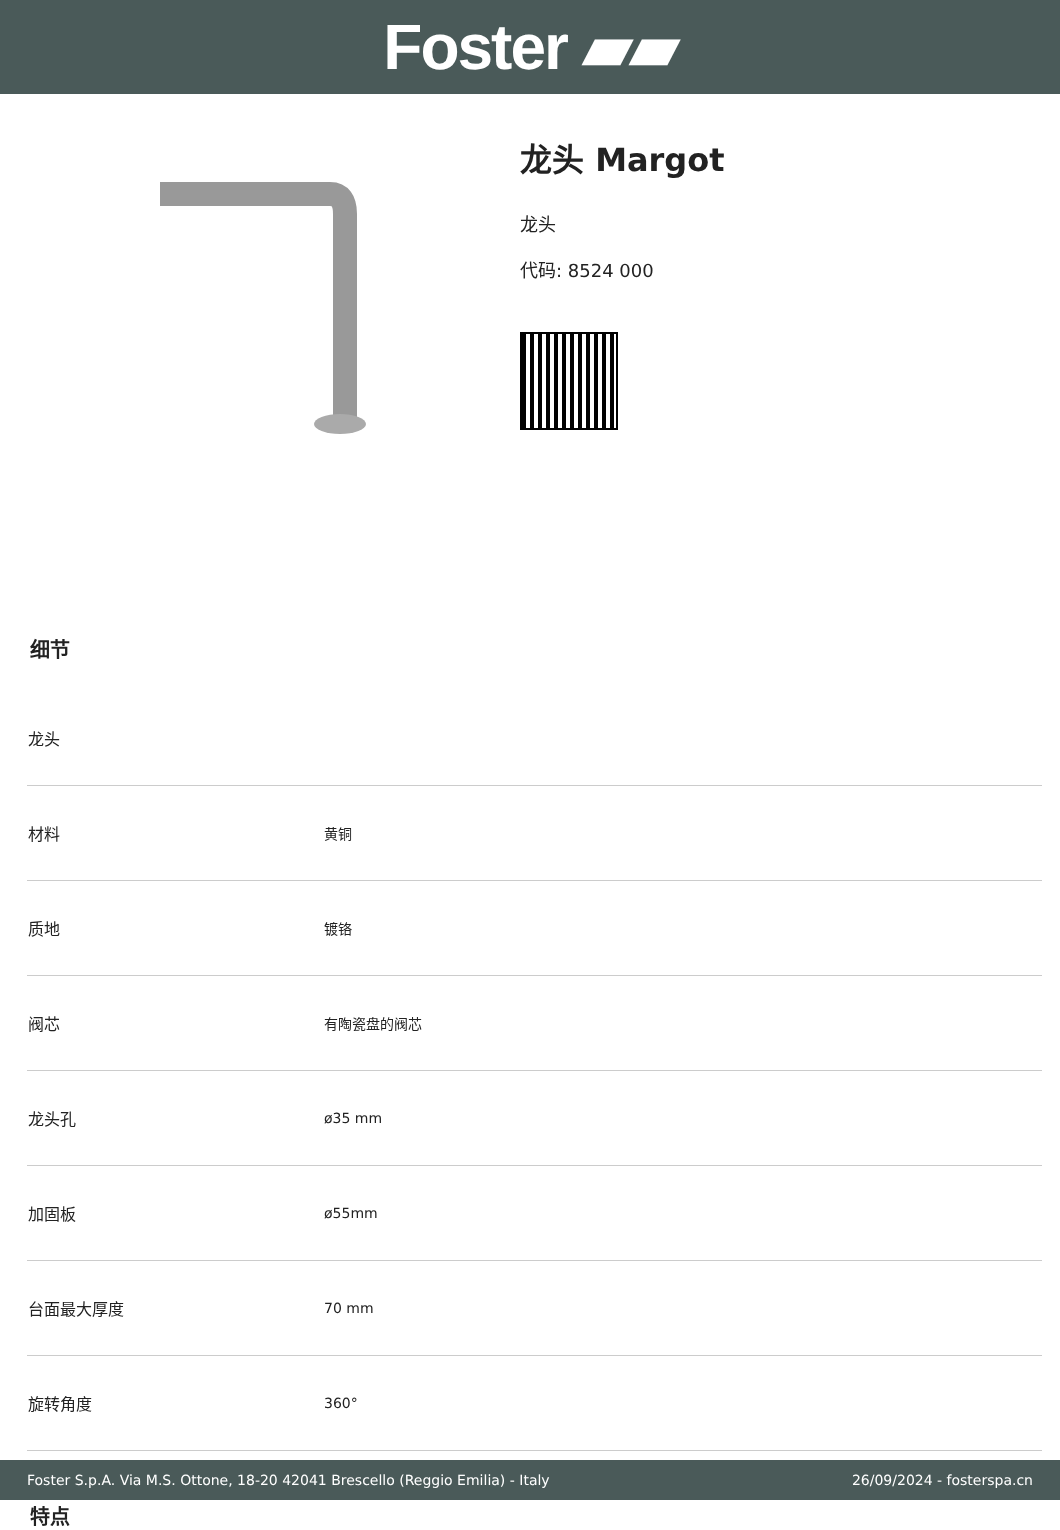Foster ▰▰
龙头 Margot
龙头
代码: 8524 000
细节
| 龙头 | |
| 材料 | 黄铜 |
| 质地 | 镀铬 |
| 阀芯 | 有陶瓷盘的阀芯 |
| 龙头孔 | ø35 mm |
| 加固板 | ø55mm |
| 台面最大厚度 | 70 mm |
| 旋转角度 | 360° |
特点
Foster S.p.A. Via M.S. Ottone, 18-20 42041 Brescello (Reggio Emilia) - Italy 26/09/2024 - fosterspa.cn